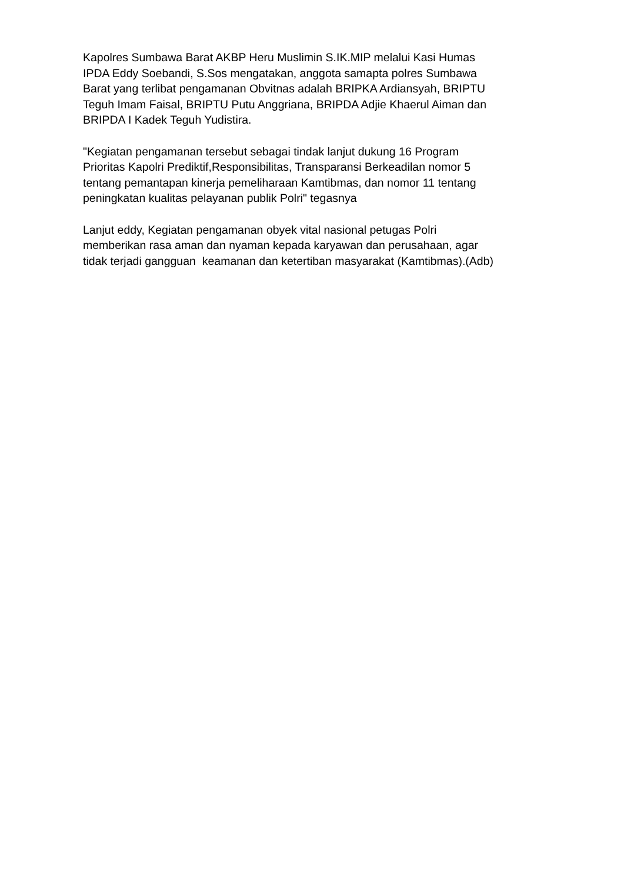Kapolres Sumbawa Barat AKBP Heru Muslimin S.IK.MIP melalui Kasi Humas
IPDA Eddy Soebandi, S.Sos mengatakan, anggota samapta polres Sumbawa
Barat yang terlibat pengamanan Obvitnas adalah BRIPKA Ardiansyah, BRIPTU
Teguh Imam Faisal, BRIPTU Putu Anggriana, BRIPDA Adjie Khaerul Aiman dan
BRIPDA I Kadek Teguh Yudistira.
"Kegiatan pengamanan tersebut sebagai tindak lanjut dukung 16 Program
Prioritas Kapolri Prediktif,Responsibilitas, Transparansi Berkeadilan nomor 5
tentang pemantapan kinerja pemeliharaan Kamtibmas, dan nomor 11 tentang
peningkatan kualitas pelayanan publik Polri" tegasnya
Lanjut eddy, Kegiatan pengamanan obyek vital nasional petugas Polri
memberikan rasa aman dan nyaman kepada karyawan dan perusahaan, agar
tidak terjadi gangguan keamanan dan ketertiban masyarakat (Kamtibmas).(Adb)